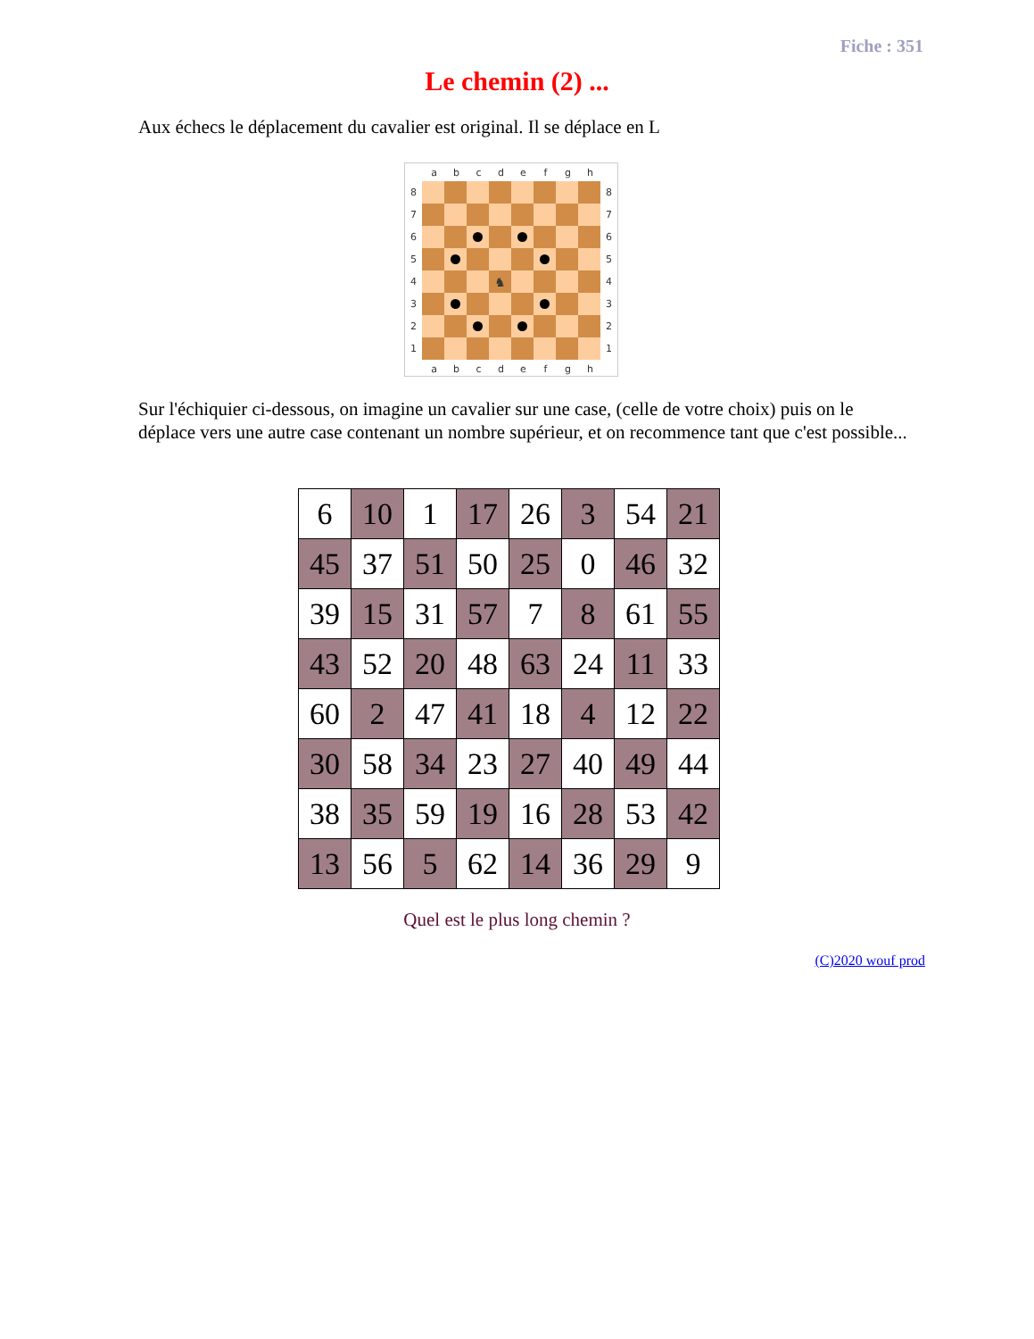Fiche : 351
Le chemin (2) ...
Aux échecs le déplacement du cavalier est original. Il se déplace en L
a b c d e f g h
8
7
6
5
4
3
2
1
♞
8
7
6
5
4
3
2
1
a b c d e f g h
Sur l'échiquier ci-dessous, on imagine un cavalier sur une case, (celle de votre choix) puis on le déplace vers une autre case contenant un nombre supérieur, et on recommence tant que c'est possible...
| 6 | 10 | 1 | 17 | 26 | 3 | 54 | 21 |
| 45 | 37 | 51 | 50 | 25 | 0 | 46 | 32 |
| 39 | 15 | 31 | 57 | 7 | 8 | 61 | 55 |
| 43 | 52 | 20 | 48 | 63 | 24 | 11 | 33 |
| 60 | 2 | 47 | 41 | 18 | 4 | 12 | 22 |
| 30 | 58 | 34 | 23 | 27 | 40 | 49 | 44 |
| 38 | 35 | 59 | 19 | 16 | 28 | 53 | 42 |
| 13 | 56 | 5 | 62 | 14 | 36 | 29 | 9 |
Quel est le plus long chemin ?
(C)2020 wouf prod